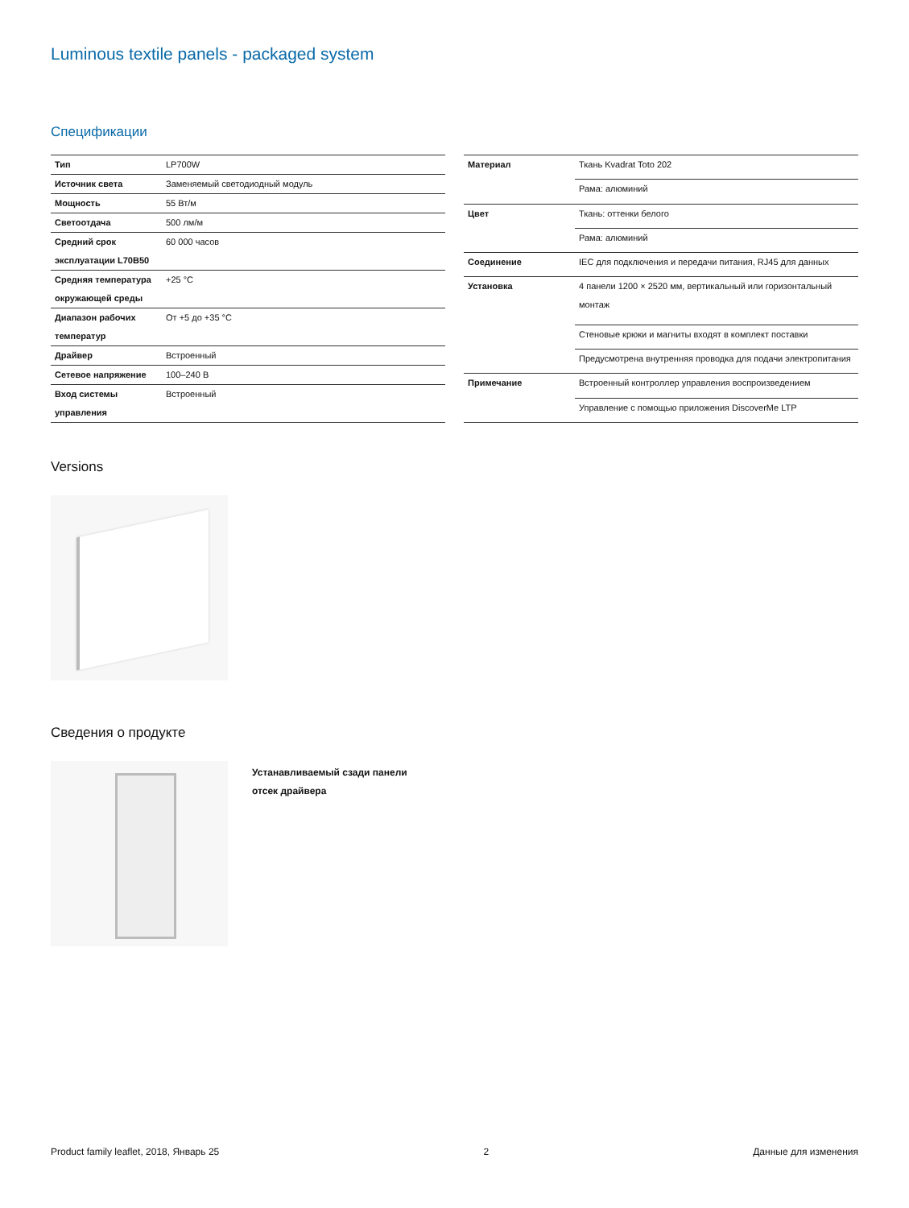Luminous textile panels - packaged system
Спецификации
| Тип | LP700W |
| Источник света | Заменяемый светодиодный модуль |
| Мощность | 55 Вт/м |
| Светоотдача | 500 лм/м |
| Средний срок эксплуатации L70B50 | 60 000 часов |
| Средняя температура окружающей среды | +25 °C |
| Диапазон рабочих температур | От +5 до +35 °C |
| Драйвер | Встроенный |
| Сетевое напряжение | 100–240 В |
| Вход системы управления | Встроенный |
| Материал | Ткань Kvadrat Toto 202 |
| | Рама: алюминий |
| Цвет | Ткань: оттенки белого |
| | Рама: алюминий |
| Соединение | IEC для подключения и передачи питания, RJ45 для данных |
| Установка | 4 панели 1200 × 2520 мм, вертикальный или горизонтальный монтаж |
| | Стеновые крюки и магниты входят в комплект поставки |
| | Предусмотрена внутренняя проводка для подачи электропитания |
| Примечание | Встроенный контроллер управления воспроизведением |
| | Управление с помощью приложения DiscoverMe LTP |
Versions
Сведения о продукте
Устанавливаемый сзади панели отсек драйвера
Product family leaflet, 2018, Январь 25 2 Данные для изменения